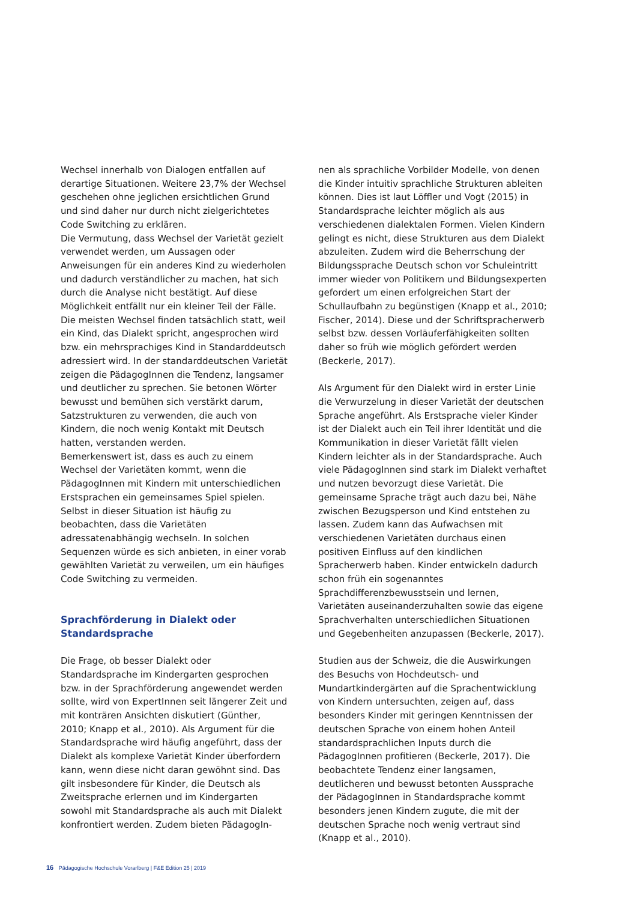Wechsel innerhalb von Dialogen entfallen auf derartige Situationen. Weitere 23,7% der Wechsel geschehen ohne jeglichen ersichtlichen Grund und sind daher nur durch nicht zielgerichtetes Code Switching zu erklären.
Die Vermutung, dass Wechsel der Varietät gezielt verwendet werden, um Aussagen oder Anweisungen für ein anderes Kind zu wiederholen und dadurch verständlicher zu machen, hat sich durch die Analyse nicht bestätigt. Auf diese Möglichkeit entfällt nur ein kleiner Teil der Fälle. Die meisten Wechsel finden tatsächlich statt, weil ein Kind, das Dialekt spricht, angesprochen wird bzw. ein mehrsprachiges Kind in Standarddeutsch adressiert wird. In der standarddeutschen Varietät zeigen die PädagogInnen die Tendenz, langsamer und deutlicher zu sprechen. Sie betonen Wörter bewusst und bemühen sich verstärkt darum, Satzstrukturen zu verwenden, die auch von Kindern, die noch wenig Kontakt mit Deutsch hatten, verstanden werden.
Bemerkenswert ist, dass es auch zu einem Wechsel der Varietäten kommt, wenn die PädagogInnen mit Kindern mit unterschiedlichen Erstsprachen ein gemeinsames Spiel spielen. Selbst in dieser Situation ist häufig zu beobachten, dass die Varietäten adressatenabhängig wechseln. In solchen Sequenzen würde es sich anbieten, in einer vorab gewählten Varietät zu verweilen, um ein häufiges Code Switching zu vermeiden.
Sprachförderung in Dialekt oder Standardsprache
Die Frage, ob besser Dialekt oder Standardsprache im Kindergarten gesprochen bzw. in der Sprachförderung angewendet werden sollte, wird von ExpertInnen seit längerer Zeit und mit konträren Ansichten diskutiert (Günther, 2010; Knapp et al., 2010). Als Argument für die Standardsprache wird häufig angeführt, dass der Dialekt als komplexe Varietät Kinder überfordern kann, wenn diese nicht daran gewöhnt sind. Das gilt insbesondere für Kinder, die Deutsch als Zweitsprache erlernen und im Kindergarten sowohl mit Standardsprache als auch mit Dialekt konfrontiert werden. Zudem bieten PädagogIn-
nen als sprachliche Vorbilder Modelle, von denen die Kinder intuitiv sprachliche Strukturen ableiten können. Dies ist laut Löffler und Vogt (2015) in Standardsprache leichter möglich als aus verschiedenen dialektalen Formen. Vielen Kindern gelingt es nicht, diese Strukturen aus dem Dialekt abzuleiten. Zudem wird die Beherrschung der Bildungssprache Deutsch schon vor Schuleintritt immer wieder von Politikern und Bildungsexperten gefordert um einen erfolgreichen Start der Schullaufbahn zu begünstigen (Knapp et al., 2010; Fischer, 2014). Diese und der Schriftspracherwerb selbst bzw. dessen Vorläuferfähigkeiten sollten daher so früh wie möglich gefördert werden (Beckerle, 2017).
Als Argument für den Dialekt wird in erster Linie die Verwurzelung in dieser Varietät der deutschen Sprache angeführt. Als Erstsprache vieler Kinder ist der Dialekt auch ein Teil ihrer Identität und die Kommunikation in dieser Varietät fällt vielen Kindern leichter als in der Standardsprache. Auch viele PädagogInnen sind stark im Dialekt verhaftet und nutzen bevorzugt diese Varietät. Die gemeinsame Sprache trägt auch dazu bei, Nähe zwischen Bezugsperson und Kind entstehen zu lassen. Zudem kann das Aufwachsen mit verschiedenen Varietäten durchaus einen positiven Einfluss auf den kindlichen Spracherwerb haben. Kinder entwickeln dadurch schon früh ein sogenanntes Sprachdifferenzbewusstsein und lernen, Varietäten auseinanderzuhalten sowie das eigene Sprachverhalten unterschiedlichen Situationen und Gegebenheiten anzupassen (Beckerle, 2017).
Studien aus der Schweiz, die die Auswirkungen des Besuchs von Hochdeutsch- und Mundartkindergärten auf die Sprachentwicklung von Kindern untersuchten, zeigen auf, dass besonders Kinder mit geringen Kenntnissen der deutschen Sprache von einem hohen Anteil standardsprachlichen Inputs durch die PädagogInnen profitieren (Beckerle, 2017). Die beobachtete Tendenz einer langsamen, deutlicheren und bewusst betonten Aussprache der PädagogInnen in Standardsprache kommt besonders jenen Kindern zugute, die mit der deutschen Sprache noch wenig vertraut sind (Knapp et al., 2010).
16 Pädagogische Hochschule Vorarlberg | F&E Edition 25 | 2019